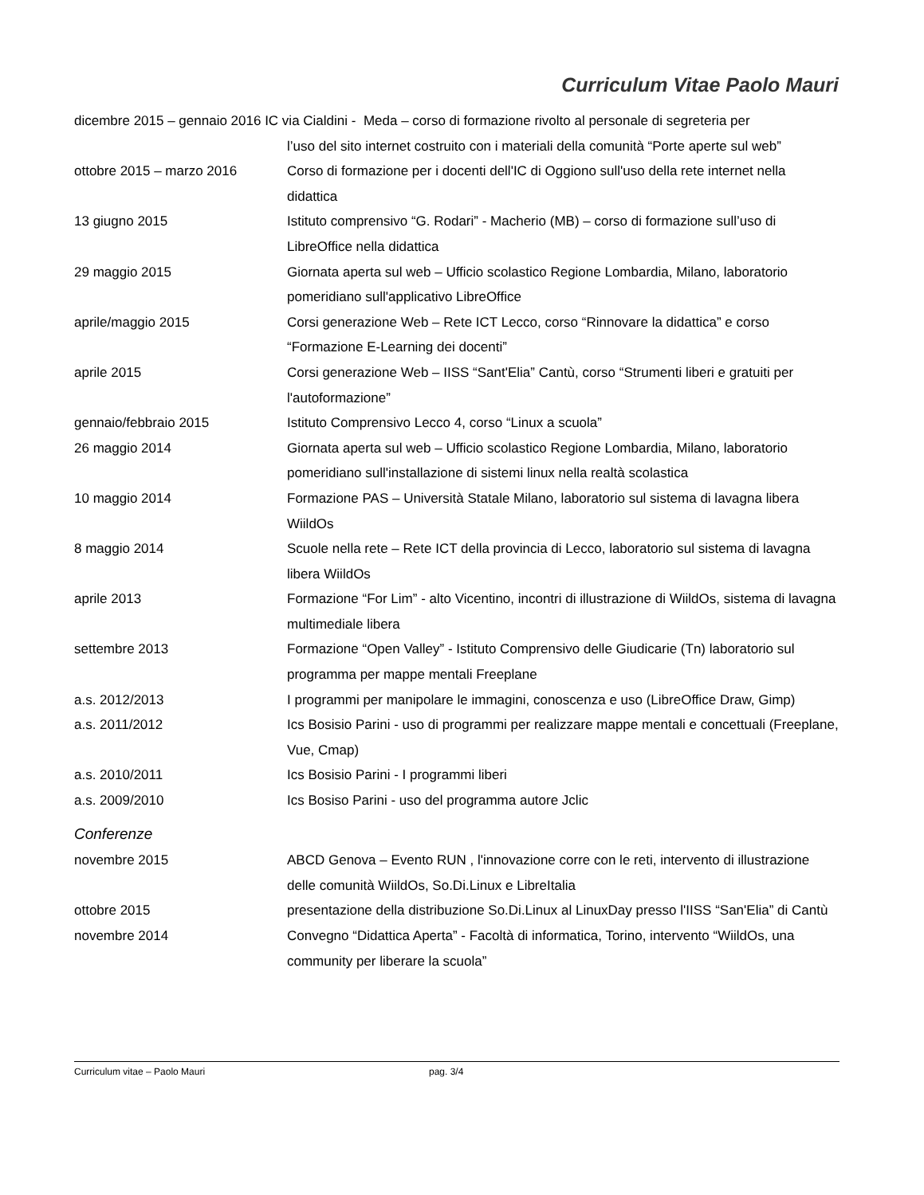Curriculum Vitae Paolo Mauri
dicembre 2015 – gennaio 2016 IC via Cialdini - Meda – corso di formazione rivolto al personale di segreteria per
l’uso del sito internet costruito con i materiali della comunità “Porte aperte sul web”
ottobre 2015 – marzo 2016 Corso di formazione per i docenti dell'IC di Oggiono sull'uso della rete internet nella didattica
13 giugno 2015 Istituto comprensivo “G. Rodari” - Macherio (MB) – corso di formazione sull’uso di LibreOffice nella didattica
29 maggio 2015 Giornata aperta sul web – Ufficio scolastico Regione Lombardia, Milano, laboratorio pomeridiano sull'applicativo LibreOffice
aprile/maggio 2015 Corsi generazione Web – Rete ICT Lecco, corso “Rinnovare la didattica” e corso “Formazione E-Learning dei docenti”
aprile 2015 Corsi generazione Web – IISS “Sant'Elia” Cantù, corso “Strumenti liberi e gratuiti per l'autoformazione”
gennaio/febbraio 2015 Istituto Comprensivo Lecco 4, corso “Linux a scuola”
26 maggio 2014 Giornata aperta sul web – Ufficio scolastico Regione Lombardia, Milano, laboratorio pomeridiano sull'installazione di sistemi linux nella realtà scolastica
10 maggio 2014 Formazione PAS – Università Statale Milano, laboratorio sul sistema di lavagna libera WiildOs
8 maggio 2014 Scuole nella rete – Rete ICT della provincia di Lecco, laboratorio sul sistema di lavagna libera WiildOs
aprile 2013 Formazione “For Lim” - alto Vicentino, incontri di illustrazione di WiildOs, sistema di lavagna multimediale libera
settembre 2013 Formazione “Open Valley” - Istituto Comprensivo delle Giudicarie (Tn) laboratorio sul programma per mappe mentali Freeplane
a.s. 2012/2013 I programmi per manipolare le immagini, conoscenza e uso (LibreOffice Draw, Gimp)
a.s. 2011/2012 Ics Bosisio Parini - uso di programmi per realizzare mappe mentali e concettuali (Freeplane, Vue, Cmap)
a.s. 2010/2011 Ics Bosisio Parini - I programmi liberi
a.s. 2009/2010 Ics Bosiso Parini - uso del programma autore Jclic
Conferenze
novembre 2015 ABCD Genova – Evento RUN , l'innovazione corre con le reti, intervento di illustrazione delle comunità WiildOs, So.Di.Linux e LibreItalia
ottobre 2015 presentazione della distribuzione So.Di.Linux al LinuxDay presso l'IISS “San'Elia” di Cantù
novembre 2014 Convegno “Didattica Aperta” - Facoltà di informatica, Torino, intervento “WiildOs, una community per liberare la scuola”
Curriculum vitae – Paolo Mauri pag. 3/4